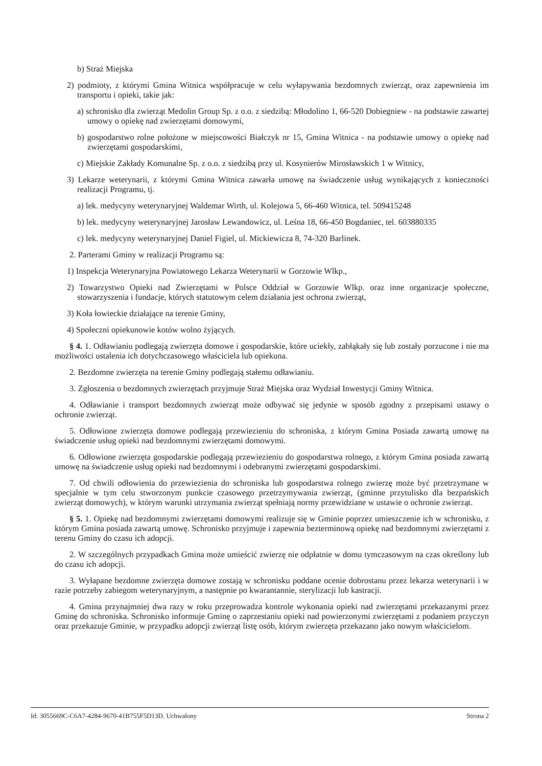b) Straż Miejska
2) podmioty, z którymi Gmina Witnica współpracuje w celu wyłapywania bezdomnych zwierząt, oraz zapewnienia im transportu i opieki, takie jak:
a) schronisko dla zwierząt Medolin Group Sp. z o.o. z siedzibą: Młodolino 1, 66-520 Dobiegniew - na podstawie zawartej umowy o opiekę nad zwierzętami domowymi,
b) gospodarstwo rolne położone w miejscowości Białczyk nr 15, Gmina Witnica - na podstawie umowy o opiekę nad zwierzętami gospodarskimi,
c) Miejskie Zakłady Komunalne Sp. z o.o. z siedzibą przy ul. Kosynierów Mirosławskich 1 w Witnicy,
3) Lekarze weterynarii, z którymi Gmina Witnica zawarła umowę na świadczenie usług wynikających z konieczności realizacji Programu, tj.
a) lek. medycyny weterynaryjnej Waldemar Wirth, ul. Kolejowa 5, 66-460 Witnica, tel. 509415248
b) lek. medycyny weterynaryjnej Jarosław Lewandowicz, ul. Leśna 18, 66-450 Bogdaniec, tel. 603880335
c) lek. medycyny weterynaryjnej Daniel Figiel, ul. Mickiewicza 8, 74-320 Barlinek.
2. Parterami Gminy w realizacji Programu są:
1) Inspekcja Weterynaryjna Powiatowego Lekarza Weterynarii w Gorzowie Wlkp.,
2) Towarzystwo Opieki nad Zwierzętami w Polsce Oddział w Gorzowie Wlkp. oraz inne organizacje społeczne, stowarzyszenia i fundacje, których statutowym celem działania jest ochrona zwierząt,
3) Koła łowieckie działające na terenie Gminy,
4) Społeczni opiekunowie kotów wolno żyjących.
§ 4. 1. Odławianiu podlegają zwierzęta domowe i gospodarskie, które uciekły, zabłąkały się lub zostały porzucone i nie ma możliwości ustalenia ich dotychczasowego właściciela lub opiekuna.
2. Bezdomne zwierzęta na terenie Gminy podlegają stałemu odławianiu.
3. Zgłoszenia o bezdomnych zwierzętach przyjmuje Straż Miejska oraz Wydział Inwestycji Gminy Witnica.
4. Odławianie i transport bezdomnych zwierząt może odbywać się jedynie w sposób zgodny z przepisami ustawy o ochronie zwierząt.
5. Odłowione zwierzęta domowe podlegają przewiezieniu do schroniska, z którym Gmina Posiada zawartą umowę na świadczenie usług opieki nad bezdomnymi zwierzętami domowymi.
6. Odłowione zwierzęta gospodarskie podlegają przewiezieniu do gospodarstwa rolnego, z którym Gmina posiada zawartą umowę na świadczenie usług opieki nad bezdomnymi i odebranymi zwierzętami gospodarskimi.
7. Od chwili odłowienia do przewiezienia do schroniska lub gospodarstwa rolnego zwierzę może być przetrzymane w specjalnie w tym celu stworzonym punkcie czasowego przetrzymywania zwierząt, (gminne przytulisko dla bezpańskich zwierząt domowych), w którym warunki utrzymania zwierząt spełniają normy przewidziane w ustawie o ochronie zwierząt.
§ 5. 1. Opiekę nad bezdomnymi zwierzętami domowymi realizuje się w Gminie poprzez umieszczenie ich w schronisku, z którym Gmina posiada zawartą umowę. Schronisko przyjmuje i zapewnia bezterminową opiekę nad bezdomnymi zwierzętami z terenu Gminy do czasu ich adopcji.
2. W szczególnych przypadkach Gmina może umieścić zwierzę nie odpłatnie w domu tymczasowym na czas określony lub do czasu ich adopcji.
3. Wyłapane bezdomne zwierzęta domowe zostają w schronisku poddane ocenie dobrostanu przez lekarza weterynarii i w razie potrzeby zabiegom weterynaryjnym, a następnie po kwarantannie, sterylizacji lub kastracji.
4. Gmina przynajmniej dwa razy w roku przeprowadza kontrole wykonania opieki nad zwierzętami przekazanymi przez Gminę do schroniska. Schronisko informuje Gminę o zaprzestaniu opieki nad powierzonymi zwierzętami z podaniem przyczyn oraz przekazuje Gminie, w przypadku adopcji zwierząt listę osób, którym zwierzęta przekazano jako nowym właścicielom.
Id: 3055669C-C6A7-4284-9670-41B755F5D13D. Uchwalony Strona 2